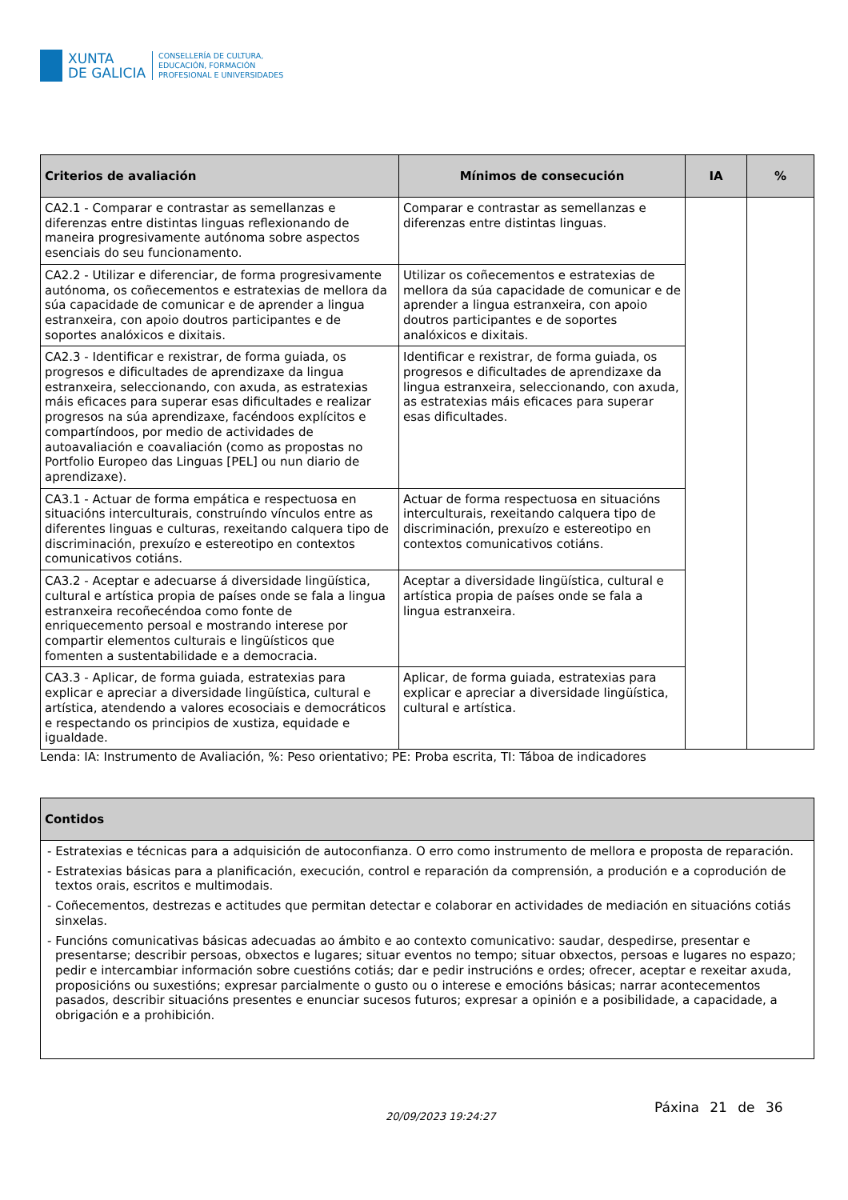XUNTA
DE GALICIA
CONSELLERÍA DE CULTURA,
EDUCACIÓN, FORMACIÓN
PROFESIONAL E UNIVERSIDADES
| Criterios de avaliación | Mínimos de consecución | IA | % |
| --- | --- | --- | --- |
| CA2.1 - Comparar e contrastar as semellanzas e diferenzas entre distintas linguas reflexionando de maneira progresivamente autónoma sobre aspectos esenciais do seu funcionamento. | Comparar e contrastar as semellanzas e diferenzas entre distintas linguas. | | |
| CA2.2 - Utilizar e diferenciar, de forma progresivamente autónoma, os coñecementos e estratexias de mellora da súa capacidade de comunicar e de aprender a lingua estranxeira, con apoio doutros participantes e de soportes analóxicos e dixitais. | Utilizar os coñecementos e estratexias de mellora da súa capacidade de comunicar e de aprender a lingua estranxeira, con apoio doutros participantes e de soportes analóxicos e dixitais. | | |
| CA2.3 - Identificar e rexistrar, de forma guiada, os progresos e dificultades de aprendizaxe da lingua estranxeira, seleccionando, con axuda, as estratexias máis eficaces para superar esas dificultades e realizar progresos na súa aprendizaxe, facéndoos explícitos e compartíndoos, por medio de actividades de autoavaliación e coavaliación (como as propostas no Portfolio Europeo das Linguas [PEL] ou nun diario de aprendizaxe). | Identificar e rexistrar, de forma guiada, os progresos e dificultades de aprendizaxe da lingua estranxeira, seleccionando, con axuda, as estratexias máis eficaces para superar esas dificultades. | | |
| CA3.1 - Actuar de forma empática e respectuosa en situacións interculturais, construíndo vínculos entre as diferentes linguas e culturas, rexeitando calquera tipo de discriminación, prexuízo e estereotipo en contextos comunicativos cotiáns. | Actuar de forma respectuosa en situacións interculturais, rexeitando calquera tipo de discriminación, prexuízo e estereotipo en contextos comunicativos cotiáns. | | |
| CA3.2 - Aceptar e adecuarse á diversidade lingüística, cultural e artística propia de países onde se fala a lingua estranxeira recoñecéndoa como fonte de enriquecemento persoal e mostrando interese por compartir elementos culturais e lingüísticos que fomenten a sustentabilidade e a democracia. | Aceptar a diversidade lingüística, cultural e artística propia de países onde se fala a lingua estranxeira. | | |
| CA3.3 - Aplicar, de forma guiada, estratexias para explicar e apreciar a diversidade lingüística, cultural e artística, atendendo a valores ecosociais e democráticos e respectando os principios de xustiza, equidade e igualdade. | Aplicar, de forma guiada, estratexias para explicar e apreciar a diversidade lingüística, cultural e artística. | | |
Lenda: IA: Instrumento de Avaliación, %: Peso orientativo; PE: Proba escrita, TI: Táboa de indicadores
| Contidos |
| --- |
| - Estratexias e técnicas para a adquisición de autoconfianza. O erro como instrumento de mellora e proposta de reparación. - Estratexias básicas para a planificación, execución, control e reparación da comprensión, a produción e a coprodución de textos orais, escritos e multimodais. - Coñecementos, destrezas e actitudes que permitan detectar e colaborar en actividades de mediación en situacións cotiás sinxelas. - Funcións comunicativas básicas adecuadas ao ámbito e ao contexto comunicativo: saudar, despedirse, presentar e presentarse; describir persoas, obxectos e lugares; situar eventos no tempo; situar obxectos, persoas e lugares no espazo; pedir e intercambiar información sobre cuestións cotiás; dar e pedir instrucións e ordes; ofrecer, aceptar e rexeitar axuda, proposicións ou suxestións; expresar parcialmente o gusto ou o interese e emocións básicas; narrar acontecementos pasados, describir situacións presentes e enunciar sucesos futuros; expresar a opinión e a posibilidade, a capacidade, a obrigación e a prohibición. |
20/09/2023 19:24:27
Páxina 21 de 36